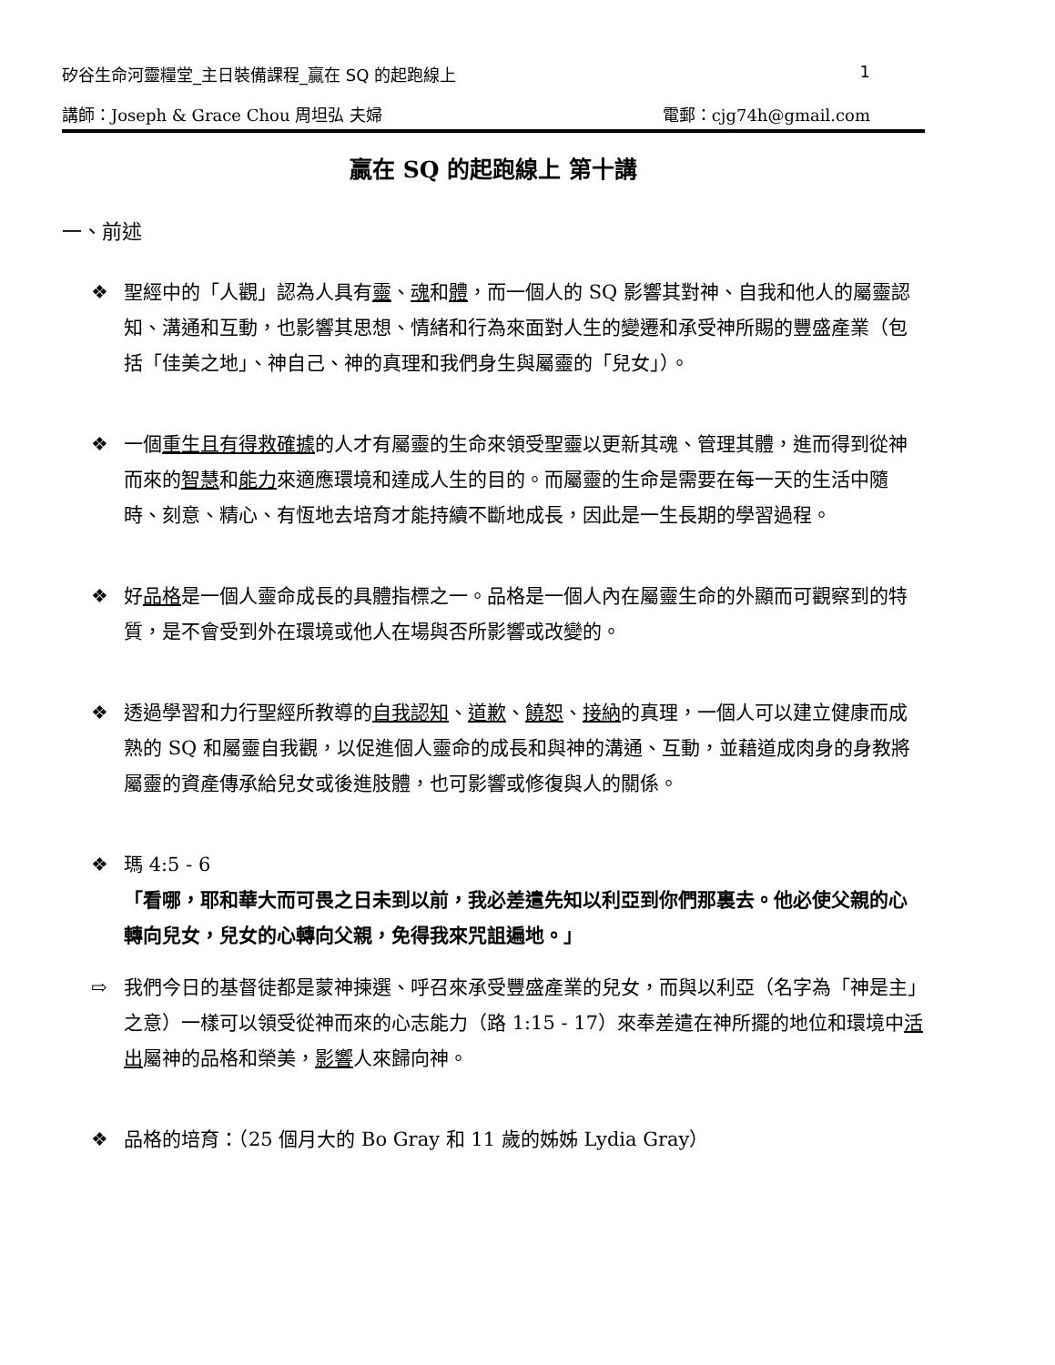矽谷生命河靈糧堂_主日裝備課程_贏在 SQ 的起跑線上 1
講師：Joseph & Grace Chou 周坦弘 夫婦 電郵：cjg74h@gmail.com
贏在 SQ 的起跑線上 第十講
一、前述
❖ 聖經中的「人觀」認為人具有靈、魂和體，而一個人的 SQ 影響其對神、自我和他人的屬靈認知、溝通和互動，也影響其思想、情緒和行為來面對人生的變遷和承受神所賜的豐盛產業（包括「佳美之地」、神自己、神的真理和我們身生與屬靈的「兒女」）。
❖ 一個重生且有得救確據的人才有屬靈的生命來領受聖靈以更新其魂、管理其體，進而得到從神而來的智慧和能力來適應環境和達成人生的目的。而屬靈的生命是需要在每一天的生活中隨時、刻意、精心、有恆地去培育才能持續不斷地成長，因此是一生長期的學習過程。
❖ 好品格是一個人靈命成長的具體指標之一。品格是一個人內在屬靈生命的外顯而可觀察到的特質，是不會受到外在環境或他人在場與否所影響或改變的。
❖ 透過學習和力行聖經所教導的自我認知、道歉、饒恕、接納的真理，一個人可以建立健康而成熟的 SQ 和屬靈自我觀，以促進個人靈命的成長和與神的溝通、互動，並藉道成肉身的身教將屬靈的資產傳承給兒女或後進肢體，也可影響或修復與人的關係。
❖ 瑪 4:5 - 6
「看哪，耶和華大而可畏之日未到以前，我必差遣先知以利亞到你們那裏去。他必使父親的心轉向兒女，兒女的心轉向父親，免得我來咒詛遍地。」
⇨ 我們今日的基督徒都是蒙神揀選、呼召來承受豐盛產業的兒女，而與以利亞（名字為「神是主」之意）一樣可以領受從神而來的心志能力（路 1:15 - 17）來奉差遣在神所擺的地位和環境中活出屬神的品格和榮美，影響人來歸向神。
❖ 品格的培育：（25 個月大的 Bo Gray 和 11 歲的姊姊 Lydia Gray）